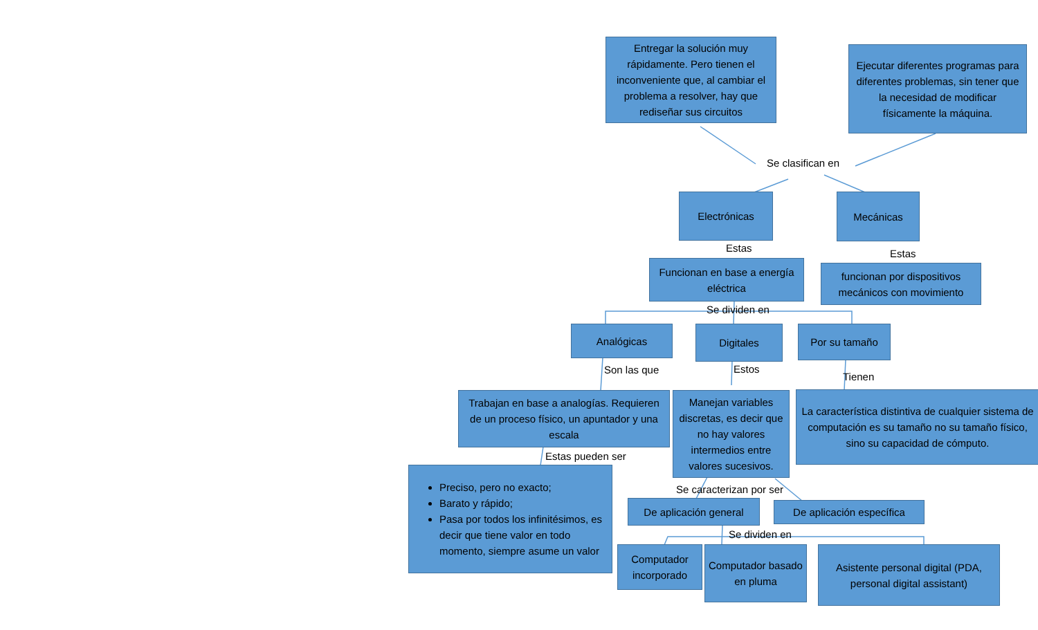Entregar la solución muy rápidamente. Pero tienen el inconveniente que, al cambiar el problema a resolver, hay que rediseñar sus circuitos
Ejecutar diferentes programas para diferentes problemas, sin tener que la necesidad de modificar físicamente la máquina.
Se clasifican en
Electrónicas Mecánicas
Estas Estas
Funcionan en base a energía eléctrica
funcionan por dispositivos mecánicos con movimiento
Se dividen en
Analógicas Digitales Por su tamaño
Son las que Estos
Tienen
Trabajan en base a analogías. Requieren de un proceso físico, un apuntador y una escala
Manejan variables discretas, es decir que no hay valores intermedios entre valores sucesivos.
La característica distintiva de cualquier sistema de computación es su tamaño no su tamaño físico, sino su capacidad de cómputo.
Estas pueden ser
Preciso, pero no exacto;
Barato y rápido;
Pasa por todos los infinitésimos, es decir que tiene valor en todo momento, siempre asume un valor
Se caracterizan por ser
De aplicación general De aplicación específica
Se dividen en
Computador incorporado
Computador basado en pluma
Asistente personal digital (PDA, personal digital assistant)